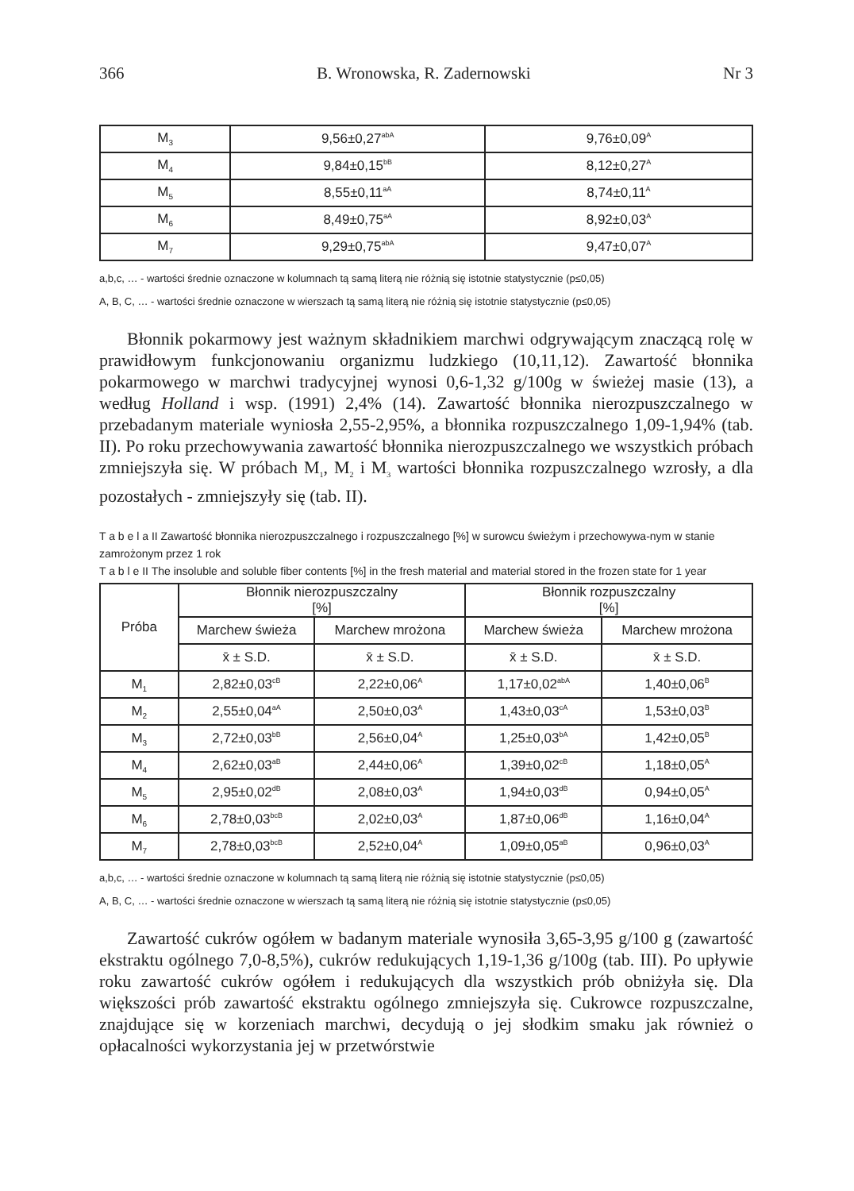366 B. Wronowska, R. Zadernowski Nr 3
| M<sub>3</sub> | 9,56±0,27<sup>abA</sup> | 9,76±0,09<sup>A</sup> |
| M<sub>4</sub> | 9,84±0,15<sup>bB</sup> | 8,12±0,27<sup>A</sup> |
| M<sub>5</sub> | 8,55±0,11<sup>aA</sup> | 8,74±0,11<sup>A</sup> |
| M<sub>6</sub> | 8,49±0,75<sup>aA</sup> | 8,92±0,03<sup>A</sup> |
| M<sub>7</sub> | 9,29±0,75<sup>abA</sup> | 9,47±0,07<sup>A</sup> |
a,b,c, … - wartości średnie oznaczone w kolumnach tą samą literą nie różnią się istotnie statystycznie (p≤0,05)
A, B, C, … - wartości średnie oznaczone w wierszach tą samą literą nie różnią się istotnie statystycznie (p≤0,05)
Błonnik pokarmowy jest ważnym składnikiem marchwi odgrywającym znaczącą rolę w prawidłowym funkcjonowaniu organizmu ludzkiego (10,11,12). Zawartość błonnika pokarmowego w marchwi tradycyjnej wynosi 0,6-1,32 g/100g w świeżej masie (13), a według Holland i wsp. (1991) 2,4% (14). Zawartość błonnika nierozpuszczalnego w przebadanym materiale wyniosła 2,55-2,95%, a błonnika rozpuszczalnego 1,09-1,94% (tab. II). Po roku przechowywania zawartość błonnika nierozpuszczalnego we wszystkich próbach zmniejszyła się. W próbach M<sub>1</sub>, M<sub>2</sub> i M<sub>3</sub> wartości błonnika rozpuszczalnego wzrosły, a dla pozostałych - zmniejszyły się (tab. II).
T a b e l a II Zawartość błonnika nierozpuszczalnego i rozpuszczalnego [%] w surowcu świeżym i przechowywa-nym w stanie zamrożonym przez 1 rok
T a b l e II The insoluble and soluble fiber contents [%] in the fresh material and material stored in the frozen state for 1 year
| Próba | Błonnik nierozpuszczalny [%] | | Błonnik rozpuszczalny [%] | |
| --- | --- | --- | --- | --- |
| | Marchew świeża | Marchew mrożona | Marchew świeża | Marchew mrożona |
| | x̄ ± S.D. | x̄ ± S.D. | x̄ ± S.D. | x̄ ± S.D. |
| M<sub>1</sub> | 2,82±0,03<sup>cB</sup> | 2,22±0,06<sup>A</sup> | 1,17±0,02<sup>abA</sup> | 1,40±0,06<sup>B</sup> |
| M<sub>2</sub> | 2,55±0,04<sup>aA</sup> | 2,50±0,03<sup>A</sup> | 1,43±0,03<sup>cA</sup> | 1,53±0,03<sup>B</sup> |
| M<sub>3</sub> | 2,72±0,03<sup>bB</sup> | 2,56±0,04<sup>A</sup> | 1,25±0,03<sup>bA</sup> | 1,42±0,05<sup>B</sup> |
| M<sub>4</sub> | 2,62±0,03<sup>aB</sup> | 2,44±0,06<sup>A</sup> | 1,39±0,02<sup>cB</sup> | 1,18±0,05<sup>A</sup> |
| M<sub>5</sub> | 2,95±0,02<sup>dB</sup> | 2,08±0,03<sup>A</sup> | 1,94±0,03<sup>dB</sup> | 0,94±0,05<sup>A</sup> |
| M<sub>6</sub> | 2,78±0,03<sup>bcB</sup> | 2,02±0,03<sup>A</sup> | 1,87±0,06<sup>dB</sup> | 1,16±0,04<sup>A</sup> |
| M<sub>7</sub> | 2,78±0,03<sup>bcB</sup> | 2,52±0,04<sup>A</sup> | 1,09±0,05<sup>aB</sup> | 0,96±0,03<sup>A</sup> |
a,b,c, … - wartości średnie oznaczone w kolumnach tą samą literą nie różnią się istotnie statystycznie (p≤0,05)
A, B, C, … - wartości średnie oznaczone w wierszach tą samą literą nie różnią się istotnie statystycznie (p≤0,05)
Zawartość cukrów ogółem w badanym materiale wynosiła 3,65-3,95 g/100 g (zawartość ekstraktu ogólnego 7,0-8,5%), cukrów redukujących 1,19-1,36 g/100g (tab. III). Po upływie roku zawartość cukrów ogółem i redukujących dla wszystkich prób obniżyła się. Dla większości prób zawartość ekstraktu ogólnego zmniejszyła się. Cukrowce rozpuszczalne, znajdujące się w korzeniach marchwi, decydują o jej słodkim smaku jak również o opłacalności wykorzystania jej w przetwórstwie